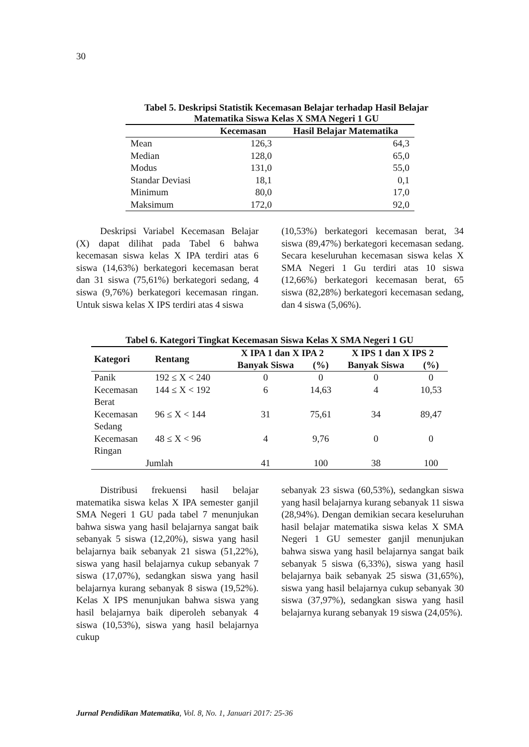30
Tabel 5. Deskripsi Statistik Kecemasan Belajar terhadap Hasil Belajar
Matematika Siswa Kelas X SMA Negeri 1 GU
| | Kecemasan | Hasil Belajar Matematika |
| --- | --- | --- |
| Mean | 126,3 | 64,3 |
| Median | 128,0 | 65,0 |
| Modus | 131,0 | 55,0 |
| Standar Deviasi | 18,1 | 0,1 |
| Minimum | 80,0 | 17,0 |
| Maksimum | 172,0 | 92,0 |
Deskripsi Variabel Kecemasan Belajar (X) dapat dilihat pada Tabel 6 bahwa kecemasan siswa kelas X IPA terdiri atas 6 siswa (14,63%) berkategori kecemasan berat dan 31 siswa (75,61%) berkategori sedang, 4 siswa (9,76%) berkategori kecemasan ringan. Untuk siswa kelas X IPS terdiri atas 4 siswa
(10,53%) berkategori kecemasan berat, 34 siswa (89,47%) berkategori kecemasan sedang. Secara keseluruhan kecemasan siswa kelas X SMA Negeri 1 Gu terdiri atas 10 siswa (12,66%) berkategori kecemasan berat, 65 siswa (82,28%) berkategori kecemasan sedang, dan 4 siswa (5,06%).
Tabel 6. Kategori Tingkat Kecemasan Siswa Kelas X SMA Negeri 1 GU
| Kategori | Rentang | X IPA 1 dan X IPA 2 | | X IPS 1 dan X IPS 2 | |
| --- | --- | --- | --- | --- | --- |
| | | Banyak Siswa | (%) | Banyak Siswa | (%) |
| Panik | 192 ≤ X < 240 | 0 | 0 | 0 | 0 |
| Kecemasan Berat | 144 ≤ X < 192 | 6 | 14,63 | 4 | 10,53 |
| Kecemasan Sedang | 96 ≤ X < 144 | 31 | 75,61 | 34 | 89,47 |
| Kecemasan Ringan | 48 ≤ X < 96 | 4 | 9,76 | 0 | 0 |
| Jumlah | | 41 | 100 | 38 | 100 |
Distribusi frekuensi hasil belajar matematika siswa kelas X IPA semester ganjil SMA Negeri 1 GU pada tabel 7 menunjukan bahwa siswa yang hasil belajarnya sangat baik sebanyak 5 siswa (12,20%), siswa yang hasil belajarnya baik sebanyak 21 siswa (51,22%), siswa yang hasil belajarnya cukup sebanyak 7 siswa (17,07%), sedangkan siswa yang hasil belajarnya kurang sebanyak 8 siswa (19,52%). Kelas X IPS menunjukan bahwa siswa yang hasil belajarnya baik diperoleh sebanyak 4 siswa (10,53%), siswa yang hasil belajarnya cukup
sebanyak 23 siswa (60,53%), sedangkan siswa yang hasil belajarnya kurang sebanyak 11 siswa (28,94%). Dengan demikian secara keseluruhan hasil belajar matematika siswa kelas X SMA Negeri 1 GU semester ganjil menunjukan bahwa siswa yang hasil belajarnya sangat baik sebanyak 5 siswa (6,33%), siswa yang hasil belajarnya baik sebanyak 25 siswa (31,65%), siswa yang hasil belajarnya cukup sebanyak 30 siswa (37,97%), sedangkan siswa yang hasil belajarnya kurang sebanyak 19 siswa (24,05%).
Jurnal Pendidikan Matematika, Vol. 8, No. 1, Januari 2017: 25-36